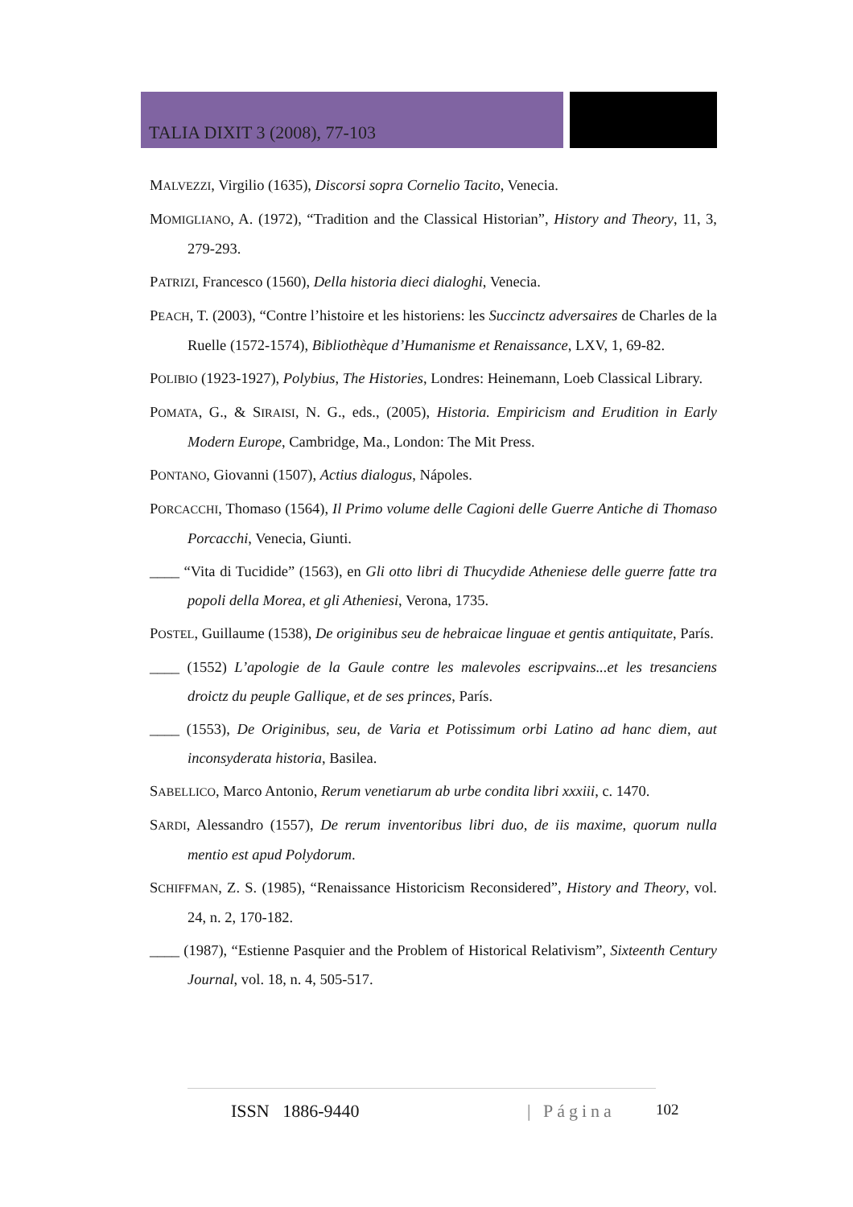TALIA DIXIT 3 (2008), 77-103
MALVEZZI, Virgilio (1635), Discorsi sopra Cornelio Tacito, Venecia.
MOMIGLIANO, A. (1972), “Tradition and the Classical Historian”, History and Theory, 11, 3, 279-293.
PATRIZI, Francesco (1560), Della historia dieci dialoghi, Venecia.
PEACH, T. (2003), “Contre l’histoire et les historiens: les Succinctz adversaires de Charles de la Ruelle (1572-1574), Bibliothèque d’Humanisme et Renaissance, LXV, 1, 69-82.
POLIBIO (1923-1927), Polybius, The Histories, Londres: Heinemann, Loeb Classical Library.
POMATA, G., & SIRAISI, N. G., eds., (2005), Historia. Empiricism and Erudition in Early Modern Europe, Cambridge, Ma., London: The Mit Press.
PONTANO, Giovanni (1507), Actius dialogus, Nápoles.
PORCACCHI, Thomaso (1564), Il Primo volume delle Cagioni delle Guerre Antiche di Thomaso Porcacchi, Venecia, Giunti.
____ “Vita di Tucidide” (1563), en Gli otto libri di Thucydide Atheniese delle guerre fatte tra popoli della Morea, et gli Atheniesi, Verona, 1735.
POSTEL, Guillaume (1538), De originibus seu de hebraicae linguae et gentis antiquitate, París.
____ (1552) L’apologie de la Gaule contre les malevoles escripvains...et les tresanciens droictz du peuple Gallique, et de ses princes, París.
____ (1553), De Originibus, seu, de Varia et Potissimum orbi Latino ad hanc diem, aut inconsyderata historia, Basilea.
SABELLICO, Marco Antonio, Rerum venetiarum ab urbe condita libri xxxiii, c. 1470.
SARDI, Alessandro (1557), De rerum inventoribus libri duo, de iis maxime, quorum nulla mentio est apud Polydorum.
SCHIFFMAN, Z. S. (1985), “Renaissance Historicism Reconsidered”, History and Theory, vol. 24, n. 2, 170-182.
____ (1987), “Estienne Pasquier and the Problem of Historical Relativism”, Sixteenth Century Journal, vol. 18, n. 4, 505-517.
ISSN 1886-9440 | Página 102